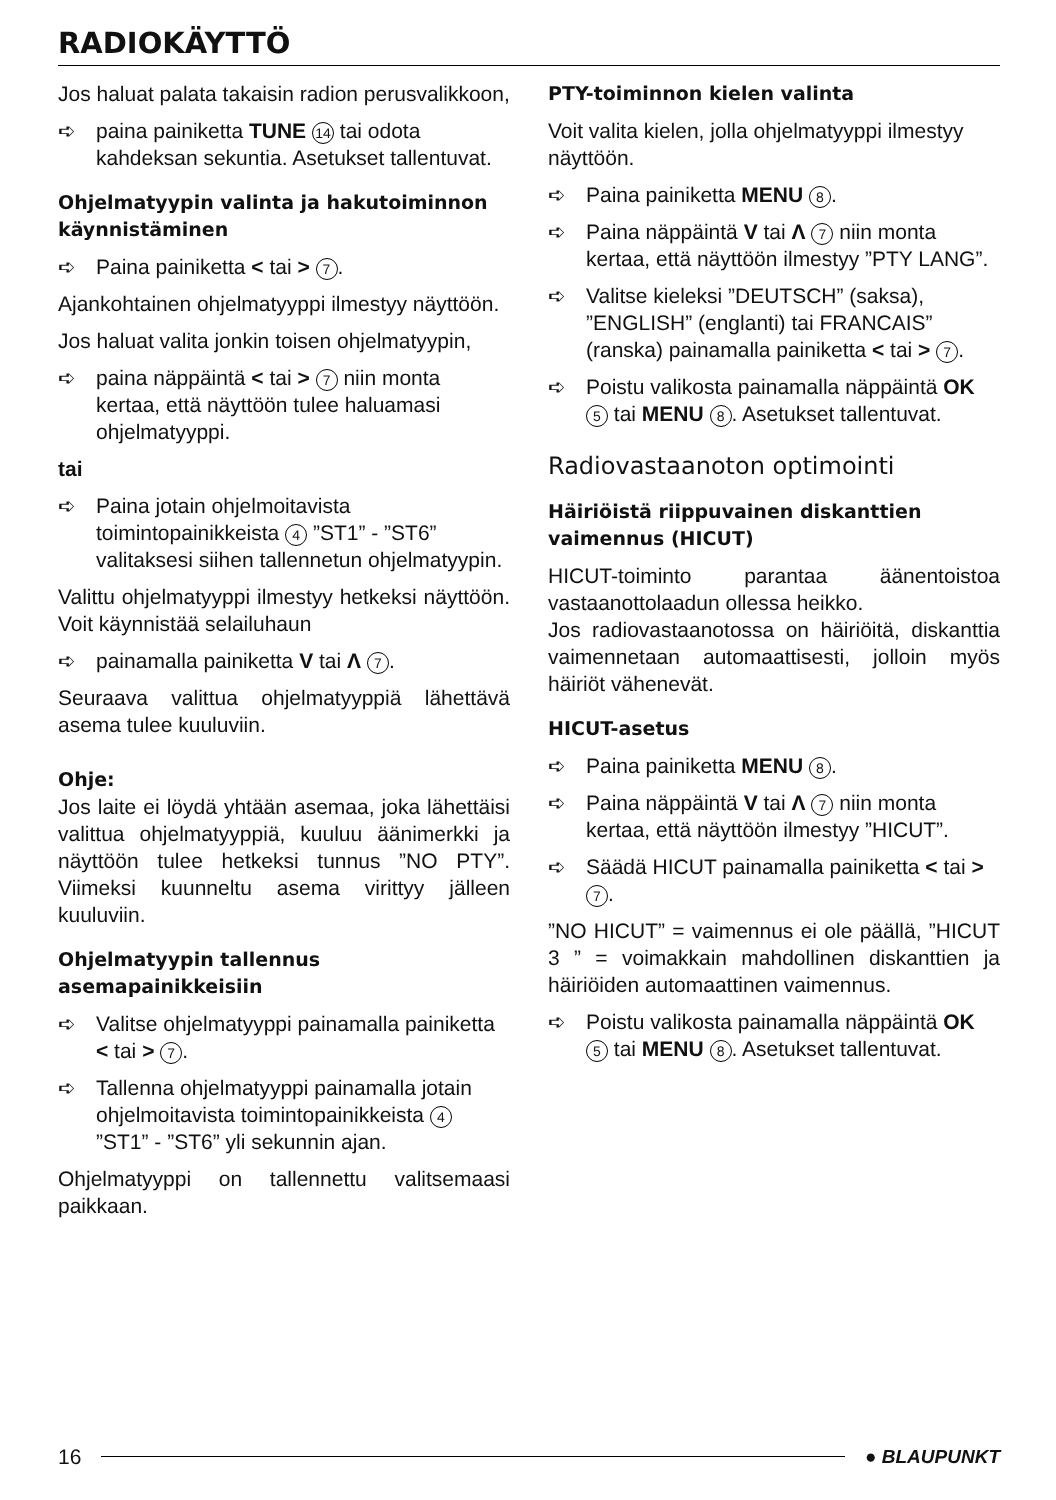RADIOKÄYTTÖ
Jos haluat palata takaisin radion perusvalikkoon,
➪ paina painiketta TUNE 14 tai odota kahdeksan sekuntia. Asetukset tallentuvat.
Ohjelmatyypin valinta ja hakutoiminnon käynnistäminen
➪ Paina painiketta < tai > 7.
Ajankohtainen ohjelmatyyppi ilmestyy näyttöön.
Jos haluat valita jonkin toisen ohjelmatyypin,
➪ paina näppäintä < tai > 7 niin monta kertaa, että näyttöön tulee haluamasi ohjelmatyyppi.
tai
➪ Paina jotain ohjelmoitavista toimintopainikkeista 4 ”ST1” - ”ST6” valitaksesi siihen tallennetun ohjelmatyypin.
Valittu ohjelmatyyppi ilmestyy hetkeksi näyttöön. Voit käynnistää selailuhaun
➪ painamalla painiketta V tai Λ 7.
Seuraava valittua ohjelmatyyppiä lähettävä asema tulee kuuluviin.
Ohje:
Jos laite ei löydä yhtään asemaa, joka lähettäisi valittua ohjelmatyyppiä, kuuluu äänimerkki ja näyttöön tulee hetkeksi tunnus ”NO PTY”. Viimeksi kuunneltu asema virittyy jälleen kuuluviin.
Ohjelmatyypin tallennus asemapainikkeisiin
➪ Valitse ohjelmatyyppi painamalla painiketta < tai > 7.
➪ Tallenna ohjelmatyyppi painamalla jotain ohjelmoitavista toimintopainikkeista 4 ”ST1” - ”ST6” yli sekunnin ajan.
Ohjelmatyyppi on tallennettu valitsemaasi paikkaan.
PTY-toiminnon kielen valinta
Voit valita kielen, jolla ohjelmatyyppi ilmestyy näyttöön.
➪ Paina painiketta MENU 8.
➪ Paina näppäintä V tai Λ 7 niin monta kertaa, että näyttöön ilmestyy ”PTY LANG”.
➪ Valitse kieleksi ”DEUTSCH” (saksa), ”ENGLISH” (englanti) tai FRANCAIS” (ranska) painamalla painiketta < tai > 7.
➪ Poistu valikosta painamalla näppäintä OK 5 tai MENU 8. Asetukset tallentuvat.
Radiovastaanoton optimointi
Häiriöistä riippuvainen diskanttien vaimennus (HICUT)
HICUT-toiminto parantaa äänentoistoa vastaanottolaadun ollessa heikko.
Jos radiovastaanotossa on häiriöitä, diskanttia vaimennetaan automaattisesti, jolloin myös häiriöt vähenevät.
HICUT-asetus
➪ Paina painiketta MENU 8.
➪ Paina näppäintä V tai Λ 7 niin monta kertaa, että näyttöön ilmestyy ”HICUT”.
➪ Säädä HICUT painamalla painiketta < tai > 7.
”NO HICUT” = vaimennus ei ole päällä, ”HICUT 3 ” = voimakkain mahdollinen diskanttien ja häiriöiden automaattinen vaimennus.
➪ Poistu valikosta painamalla näppäintä OK 5 tai MENU 8. Asetukset tallentuvat.
16 ● BLAUPUNKT